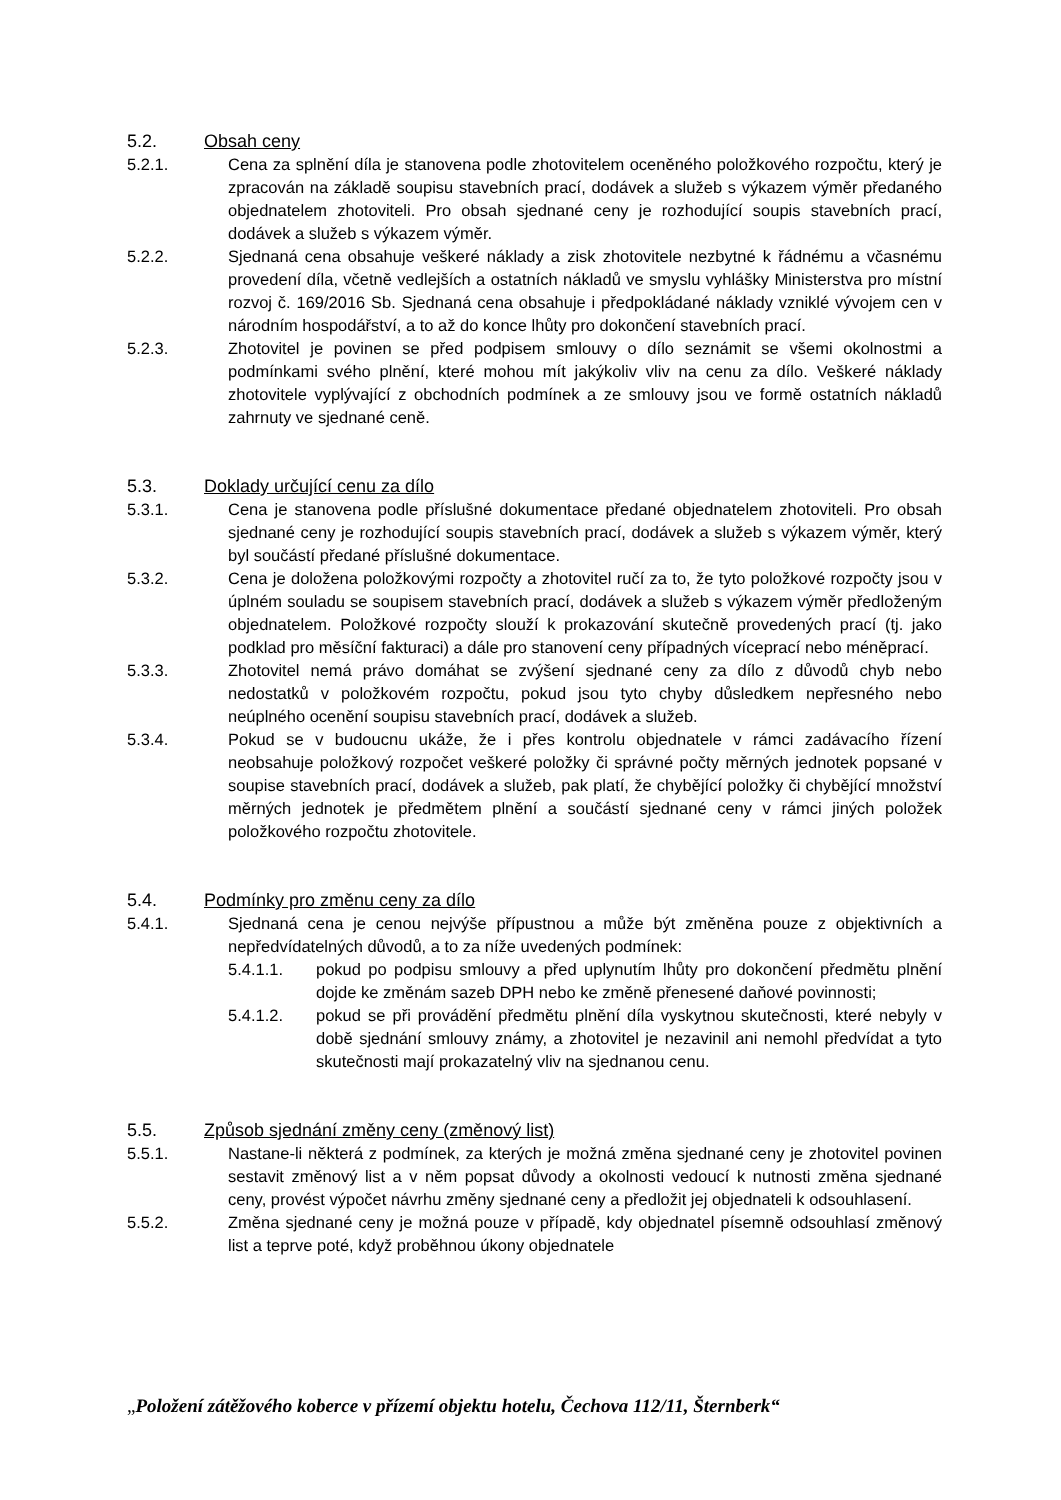5.2. Obsah ceny
5.2.1. Cena za splnění díla je stanovena podle zhotovitelem oceněného položkového rozpočtu, který je zpracován na základě soupisu stavebních prací, dodávek a služeb s výkazem výměr předaného objednatelem zhotoviteli. Pro obsah sjednané ceny je rozhodující soupis stavebních prací, dodávek a služeb s výkazem výměr.
5.2.2. Sjednaná cena obsahuje veškeré náklady a zisk zhotovitele nezbytné k řádnému a včasnému provedení díla, včetně vedlejších a ostatních nákladů ve smyslu vyhlášky Ministerstva pro místní rozvoj č. 169/2016 Sb. Sjednaná cena obsahuje i předpokládané náklady vzniklé vývojem cen v národním hospodářství, a to až do konce lhůty pro dokončení stavebních prací.
5.2.3. Zhotovitel je povinen se před podpisem smlouvy o dílo seznámit se všemi okolnostmi a podmínkami svého plnění, které mohou mít jakýkoliv vliv na cenu za dílo. Veškeré náklady zhotovitele vyplývající z obchodních podmínek a ze smlouvy jsou ve formě ostatních nákladů zahrnuty ve sjednané ceně.
5.3. Doklady určující cenu za dílo
5.3.1. Cena je stanovena podle příslušné dokumentace předané objednatelem zhotoviteli. Pro obsah sjednané ceny je rozhodující soupis stavebních prací, dodávek a služeb s výkazem výměr, který byl součástí předané příslušné dokumentace.
5.3.2. Cena je doložena položkovými rozpočty a zhotovitel ručí za to, že tyto položkové rozpočty jsou v úplném souladu se soupisem stavebních prací, dodávek a služeb s výkazem výměr předloženým objednatelem. Položkové rozpočty slouží k prokazování skutečně provedených prací (tj. jako podklad pro měsíční fakturaci) a dále pro stanovení ceny případných víceprací nebo méněprací.
5.3.3. Zhotovitel nemá právo domáhat se zvýšení sjednané ceny za dílo z důvodů chyb nebo nedostatků v položkovém rozpočtu, pokud jsou tyto chyby důsledkem nepřesného nebo neúplného ocenění soupisu stavebních prací, dodávek a služeb.
5.3.4. Pokud se v budoucnu ukáže, že i přes kontrolu objednatele v rámci zadávacího řízení neobsahuje položkový rozpočet veškeré položky či správné počty měrných jednotek popsané v soupise stavebních prací, dodávek a služeb, pak platí, že chybějící položky či chybějící množství měrných jednotek je předmětem plnění a součástí sjednané ceny v rámci jiných položek položkového rozpočtu zhotovitele.
5.4. Podmínky pro změnu ceny za dílo
5.4.1. Sjednaná cena je cenou nejvýše přípustnou a může být změněna pouze z objektivních a nepředvídatelných důvodů, a to za níže uvedených podmínek:
5.4.1.1. pokud po podpisu smlouvy a před uplynutím lhůty pro dokončení předmětu plnění dojde ke změnám sazeb DPH nebo ke změně přenesené daňové povinnosti;
5.4.1.2. pokud se při provádění předmětu plnění díla vyskytnou skutečnosti, které nebyly v době sjednání smlouvy známy, a zhotovitel je nezavinil ani nemohl předvídat a tyto skutečnosti mají prokazatelný vliv na sjednanou cenu.
5.5. Způsob sjednání změny ceny (změnový list)
5.5.1. Nastane-li některá z podmínek, za kterých je možná změna sjednané ceny je zhotovitel povinen sestavit změnový list a v něm popsat důvody a okolnosti vedoucí k nutnosti změna sjednané ceny, provést výpočet návrhu změny sjednané ceny a předložit jej objednateli k odsouhlasení.
5.5.2. Změna sjednané ceny je možná pouze v případě, kdy objednatel písemně odsouhlasí změnový list a teprve poté, když proběhnou úkony objednatele
„Položení zátěžového koberce v přízemí objektu hotelu, Čechova 112/11, Šternberk“